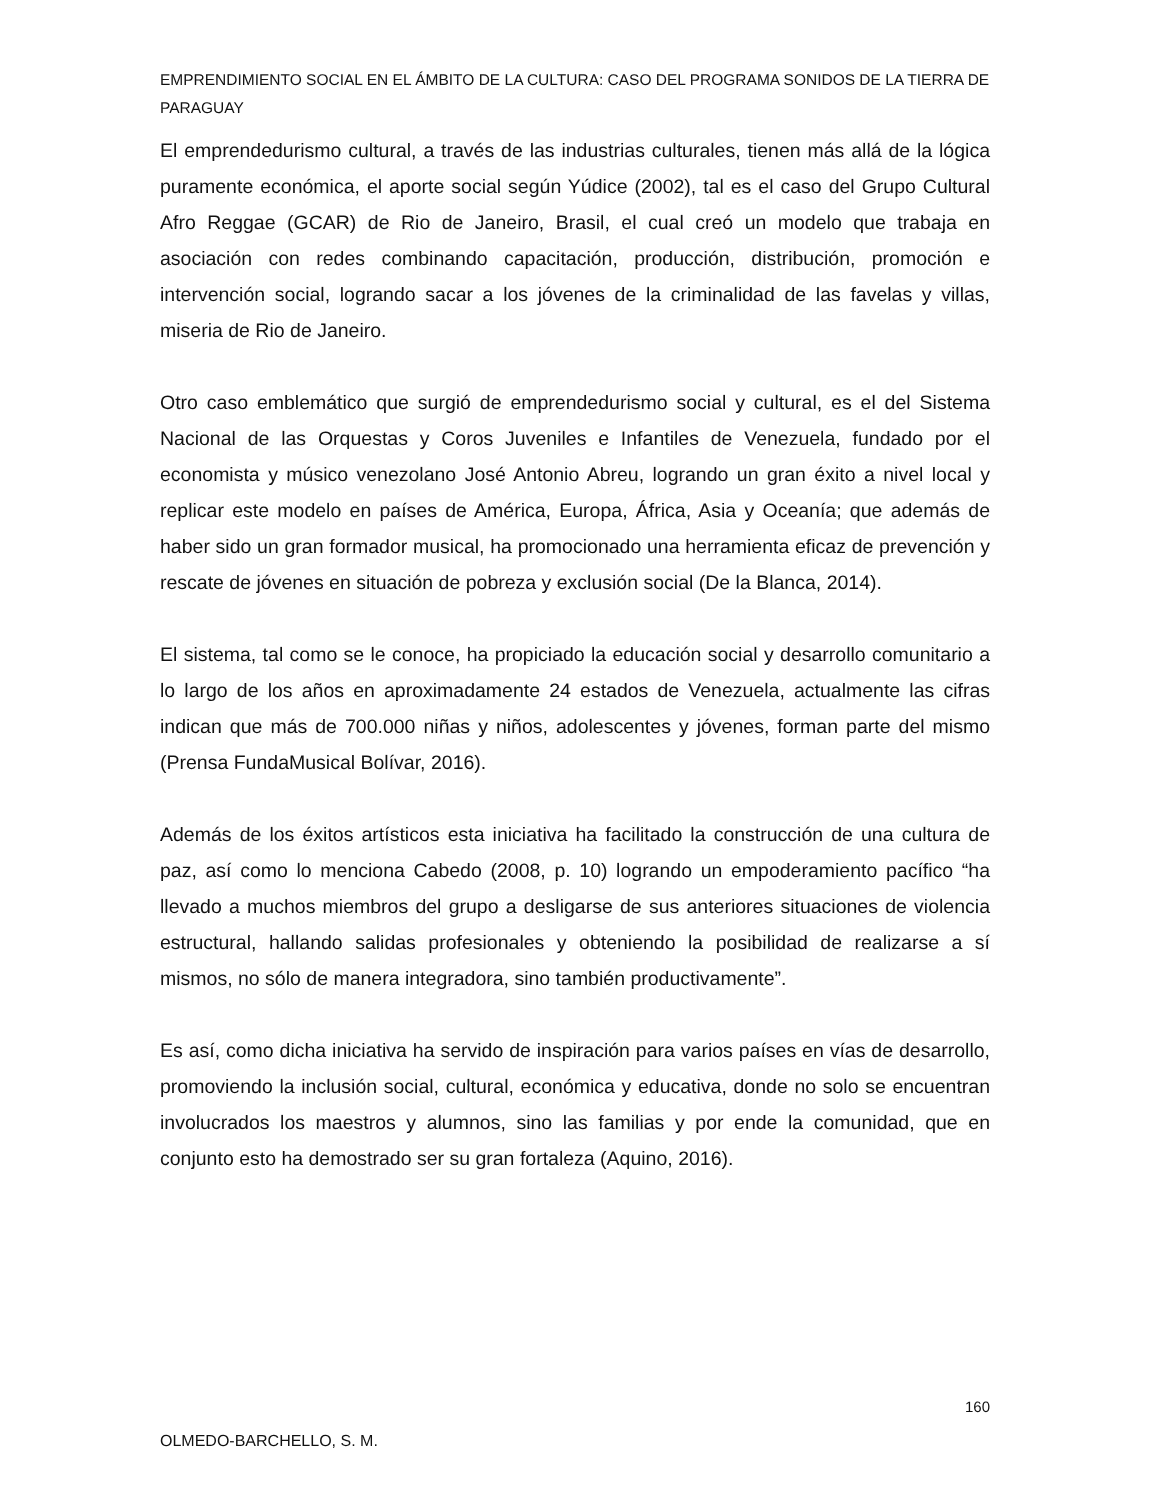EMPRENDIMIENTO SOCIAL EN EL ÁMBITO DE LA CULTURA: CASO DEL PROGRAMA SONIDOS DE LA TIERRA DE PARAGUAY
El emprendedurismo cultural, a través de las industrias culturales, tienen más allá de la lógica puramente económica, el aporte social según Yúdice (2002), tal es el caso del Grupo Cultural Afro Reggae (GCAR) de Rio de Janeiro, Brasil, el cual creó un modelo que trabaja en asociación con redes combinando capacitación, producción, distribución, promoción e intervención social, logrando sacar a los jóvenes de la criminalidad de las favelas y villas, miseria de Rio de Janeiro.
Otro caso emblemático que surgió de emprendedurismo social y cultural, es el del Sistema Nacional de las Orquestas y Coros Juveniles e Infantiles de Venezuela, fundado por el economista y músico venezolano José Antonio Abreu, logrando un gran éxito a nivel local y replicar este modelo en países de América, Europa, África, Asia y Oceanía; que además de haber sido un gran formador musical, ha promocionado una herramienta eficaz de prevención y rescate de jóvenes en situación de pobreza y exclusión social (De la Blanca, 2014).
El sistema, tal como se le conoce, ha propiciado la educación social y desarrollo comunitario a lo largo de los años en aproximadamente 24 estados de Venezuela, actualmente las cifras indican que más de 700.000 niñas y niños, adolescentes y jóvenes, forman parte del mismo (Prensa FundaMusical Bolívar, 2016).
Además de los éxitos artísticos esta iniciativa ha facilitado la construcción de una cultura de paz, así como lo menciona Cabedo (2008, p. 10) logrando un empoderamiento pacífico “ha llevado a muchos miembros del grupo a desligarse de sus anteriores situaciones de violencia estructural, hallando salidas profesionales y obteniendo la posibilidad de realizarse a sí mismos, no sólo de manera integradora, sino también productivamente”.
Es así, como dicha iniciativa ha servido de inspiración para varios países en vías de desarrollo, promoviendo la inclusión social, cultural, económica y educativa, donde no solo se encuentran involucrados los maestros y alumnos, sino las familias y por ende la comunidad, que en conjunto esto ha demostrado ser su gran fortaleza (Aquino, 2016).
160
OLMEDO-BARCHELLO, S. M.